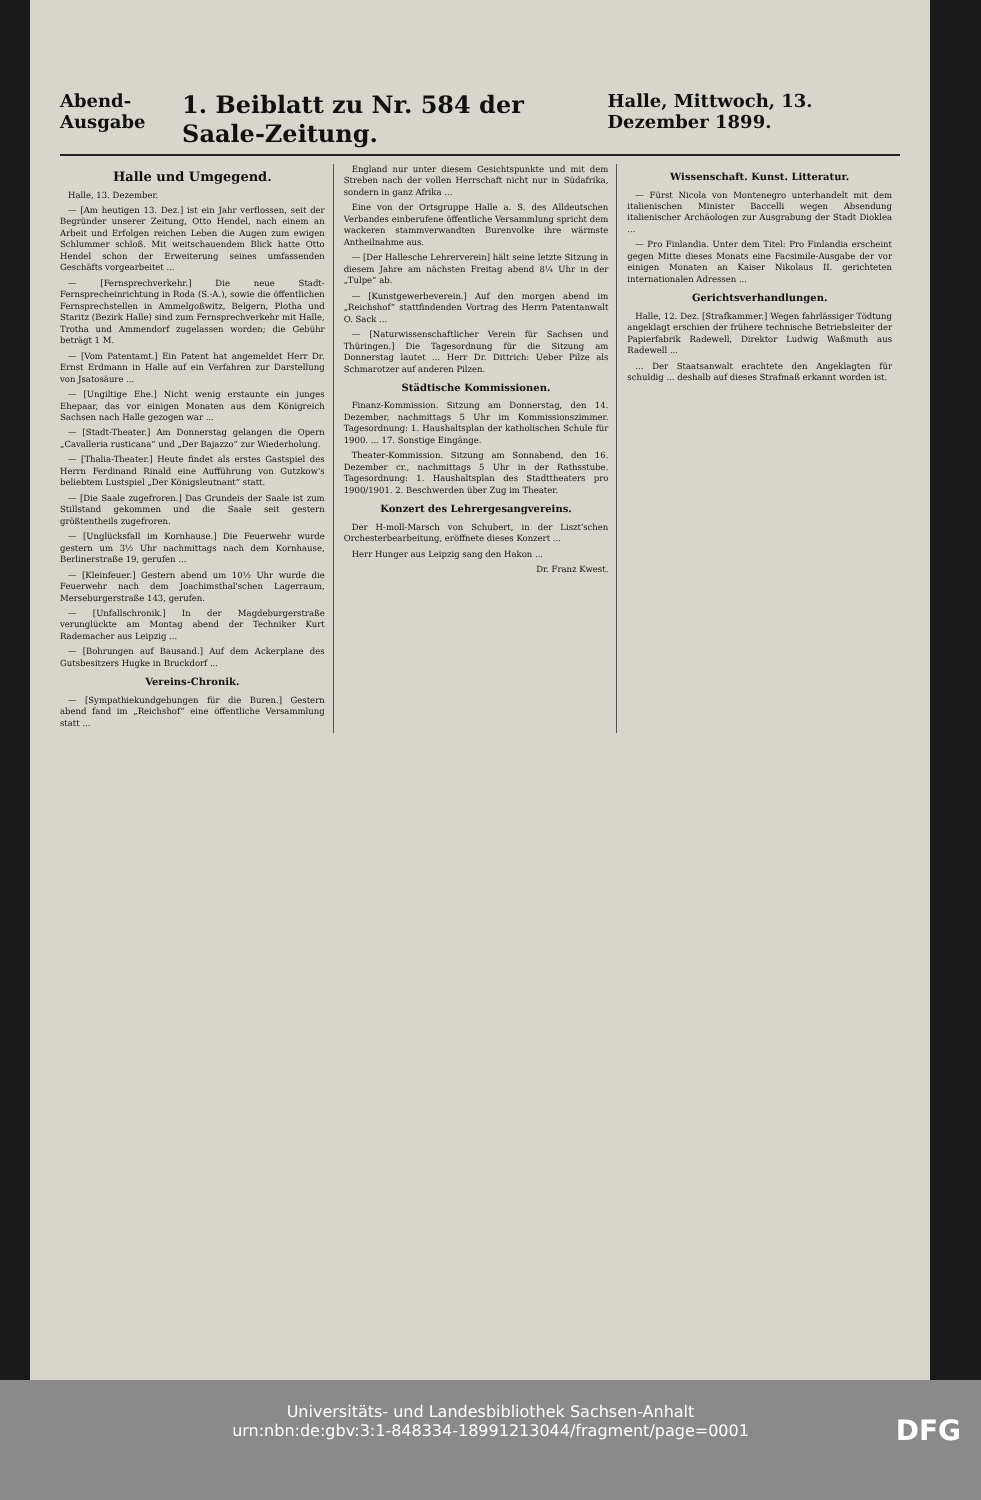Abend-Ausgabe 1. Beiblatt zu Nr. 584 der Saale-Zeitung. Halle, Mittwoch, 13. Dezember 1899.
Halle und Umgegend.
Halle, 13. Dezember.
— [Am heutigen 13. Dez.] ist ein Jahr verflossen, seit der Begründer unserer Zeitung, Otto Hendel, nach einem an Arbeit und Erfolgen reichen Leben die Augen zum ewigen Schlummer schloß. Mit weitschauendem Blick hatte Otto Hendel schon der Erweiterung seines umfassenden Geschäfts vorgearbeitet ...
— [Fernsprechverkehr.] Die neue Stadt-Fernsprecheinrichtung in Roda (S.-A.), sowie die öffentlichen Fernsprechstellen in Ammelgoßwitz, Belgern, Plotha und Staritz (Bezirk Halle) sind zum Fernsprechverkehr mit Halle, Trotha und Ammendorf zugelassen worden; die Gebühr beträgt 1 M.
— [Vom Patentamt.] Ein Patent hat angemeldet Herr Dr. Ernst Erdmann in Halle auf ein Verfahren zur Darstellung von Jsatosäure ...
— [Ungiltige Ehe.] Nicht wenig erstaunte ein junges Ehepaar, das vor einigen Monaten aus dem Königreich Sachsen nach Halle gezogen war ...
— [Stadt-Theater.] Am Donnerstag gelangen die Opern „Cavalleria rusticana“ und „Der Bajazzo“ zur Wiederholung.
— [Thalia-Theater.] Heute findet als erstes Gastspiel des Herrn Ferdinand Rinald eine Aufführung von Gutzkow's beliebtem Lustspiel „Der Königsleutnant“ statt.
— [Die Saale zugefroren.] Das Grundeis der Saale ist zum Stillstand gekommen und die Saale seit gestern größtentheils zugefroren.
— [Unglücksfall im Kornhause.] Die Feuerwehr wurde gestern um 3½ Uhr nachmittags nach dem Kornhause, Berlinerstraße 19, gerufen ...
— [Kleinfeuer.] Gestern abend um 10½ Uhr wurde die Feuerwehr nach dem Joachimsthal'schen Lagerraum, Merseburgerstraße 143, gerufen.
— [Unfallschronik.] In der Magdeburgerstraße verunglückte am Montag abend der Techniker Kurt Rademacher aus Leipzig ...
— [Bohrungen auf Bausand.] Auf dem Ackerplane des Gutsbesitzers Hugke in Bruckdorf ...
Vereins-Chronik.
— [Sympathiekundgebungen für die Buren.] Gestern abend fand im „Reichshof“ eine öffentliche Versammlung statt ...
England nur unter diesem Gesichtspunkte und mit dem Streben nach der vollen Herrschaft nicht nur in Südafrika, sondern in ganz Afrika ...
Eine von der Ortsgruppe Halle a. S. des Alldeutschen Verbandes einberufene öffentliche Versammlung spricht dem wackeren stammverwandten Burenvolke ihre wärmste Antheilnahme aus.
— [Der Hallesche Lehrerverein] hält seine letzte Sitzung in diesem Jahre am nächsten Freitag abend 8¼ Uhr in der „Tulpe“ ab.
— [Kunstgewerbeverein.] Auf den morgen abend im „Reichshof“ stattfindenden Vortrag des Herrn Patentanwalt O. Sack ...
— [Naturwissenschaftlicher Verein für Sachsen und Thüringen.] Die Tagesordnung für die Sitzung am Donnerstag lautet ... Herr Dr. Dittrich: Ueber Pilze als Schmarotzer auf anderen Pilzen.
Städtische Kommissionen.
Finanz-Kommission. Sitzung am Donnerstag, den 14. Dezember, nachmittags 5 Uhr im Kommissionszimmer. Tagesordnung: 1. Haushaltsplan der katholischen Schule für 1900. ... 17. Sonstige Eingänge.
Theater-Kommission. Sitzung am Sonnabend, den 16. Dezember cr., nachmittags 5 Uhr in der Rathsstube. Tagesordnung: 1. Haushaltsplan des Stadttheaters pro 1900/1901. 2. Beschwerden über Zug im Theater.
Konzert des Lehrergesangvereins.
Der H-moll-Marsch von Schubert, in der Liszt'schen Orchesterbearbeitung, eröffnete dieses Konzert ...
Herr Hunger aus Leipzig sang den Hakon ...
Dr. Franz Kwest.
Wissenschaft. Kunst. Litteratur.
— Fürst Nicola von Montenegro unterhandelt mit dem italienischen Minister Baccelli wegen Absendung italienischer Archäologen zur Ausgrabung der Stadt Dioklea ...
— Pro Finlandia. Unter dem Titel: Pro Finlandia erscheint gegen Mitte dieses Monats eine Facsimile-Ausgabe der vor einigen Monaten an Kaiser Nikolaus II. gerichteten internationalen Adressen ...
Gerichtsverhandlungen.
Halle, 12. Dez. [Strafkammer.] Wegen fahrlässiger Tödtung angeklagt erschien der frühere technische Betriebsleiter der Papierfabrik Radewell, Direktor Ludwig Waßmuth aus Radewell ...
... Der Staatsanwalt erachtete den Angeklagten für schuldig ... deshalb auf dieses Strafmaß erkannt worden ist.
Universitäts- und Landesbibliothek Sachsen-Anhalt
urn:nbn:de:gbv:3:1-848334-18991213044/fragment/page=0001
DFG